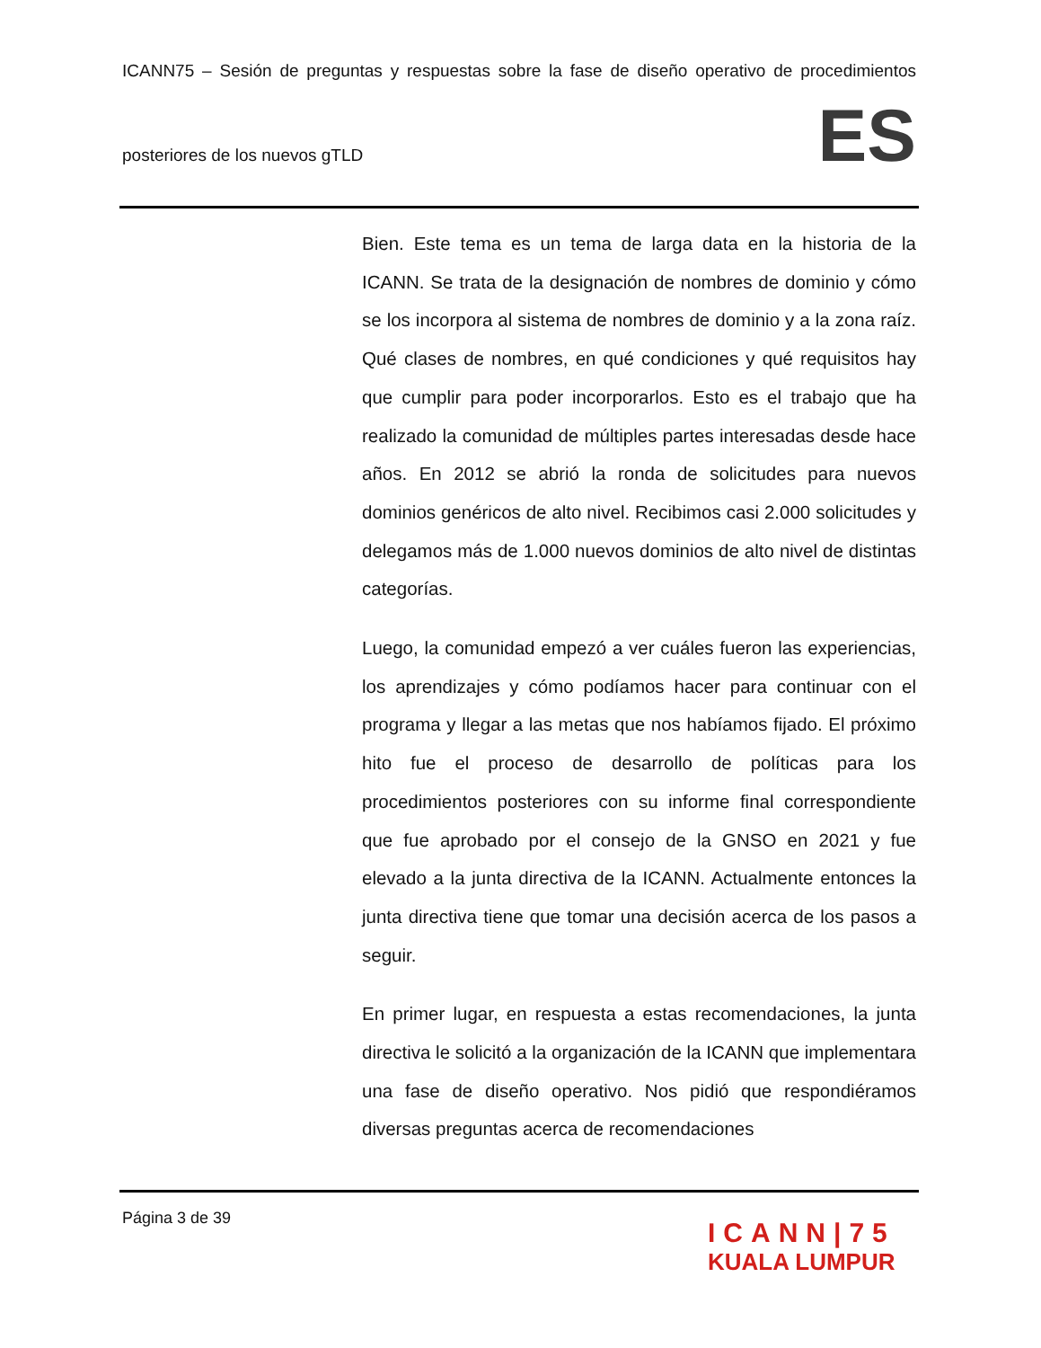ICANN75 – Sesión de preguntas y respuestas sobre la fase de diseño operativo de procedimientos
posteriores de los nuevos gTLD
ES
Bien. Este tema es un tema de larga data en la historia de la ICANN. Se trata de la designación de nombres de dominio y cómo se los incorpora al sistema de nombres de dominio y a la zona raíz. Qué clases de nombres, en qué condiciones y qué requisitos hay que cumplir para poder incorporarlos. Esto es el trabajo que ha realizado la comunidad de múltiples partes interesadas desde hace años. En 2012 se abrió la ronda de solicitudes para nuevos dominios genéricos de alto nivel. Recibimos casi 2.000 solicitudes y delegamos más de 1.000 nuevos dominios de alto nivel de distintas categorías.
Luego, la comunidad empezó a ver cuáles fueron las experiencias, los aprendizajes y cómo podíamos hacer para continuar con el programa y llegar a las metas que nos habíamos fijado. El próximo hito fue el proceso de desarrollo de políticas para los procedimientos posteriores con su informe final correspondiente que fue aprobado por el consejo de la GNSO en 2021 y fue elevado a la junta directiva de la ICANN. Actualmente entonces la junta directiva tiene que tomar una decisión acerca de los pasos a seguir.
En primer lugar, en respuesta a estas recomendaciones, la junta directiva le solicitó a la organización de la ICANN que implementara una fase de diseño operativo. Nos pidió que respondiéramos diversas preguntas acerca de recomendaciones
Página 3 de 39
ICANN|75
KUALA LUMPUR